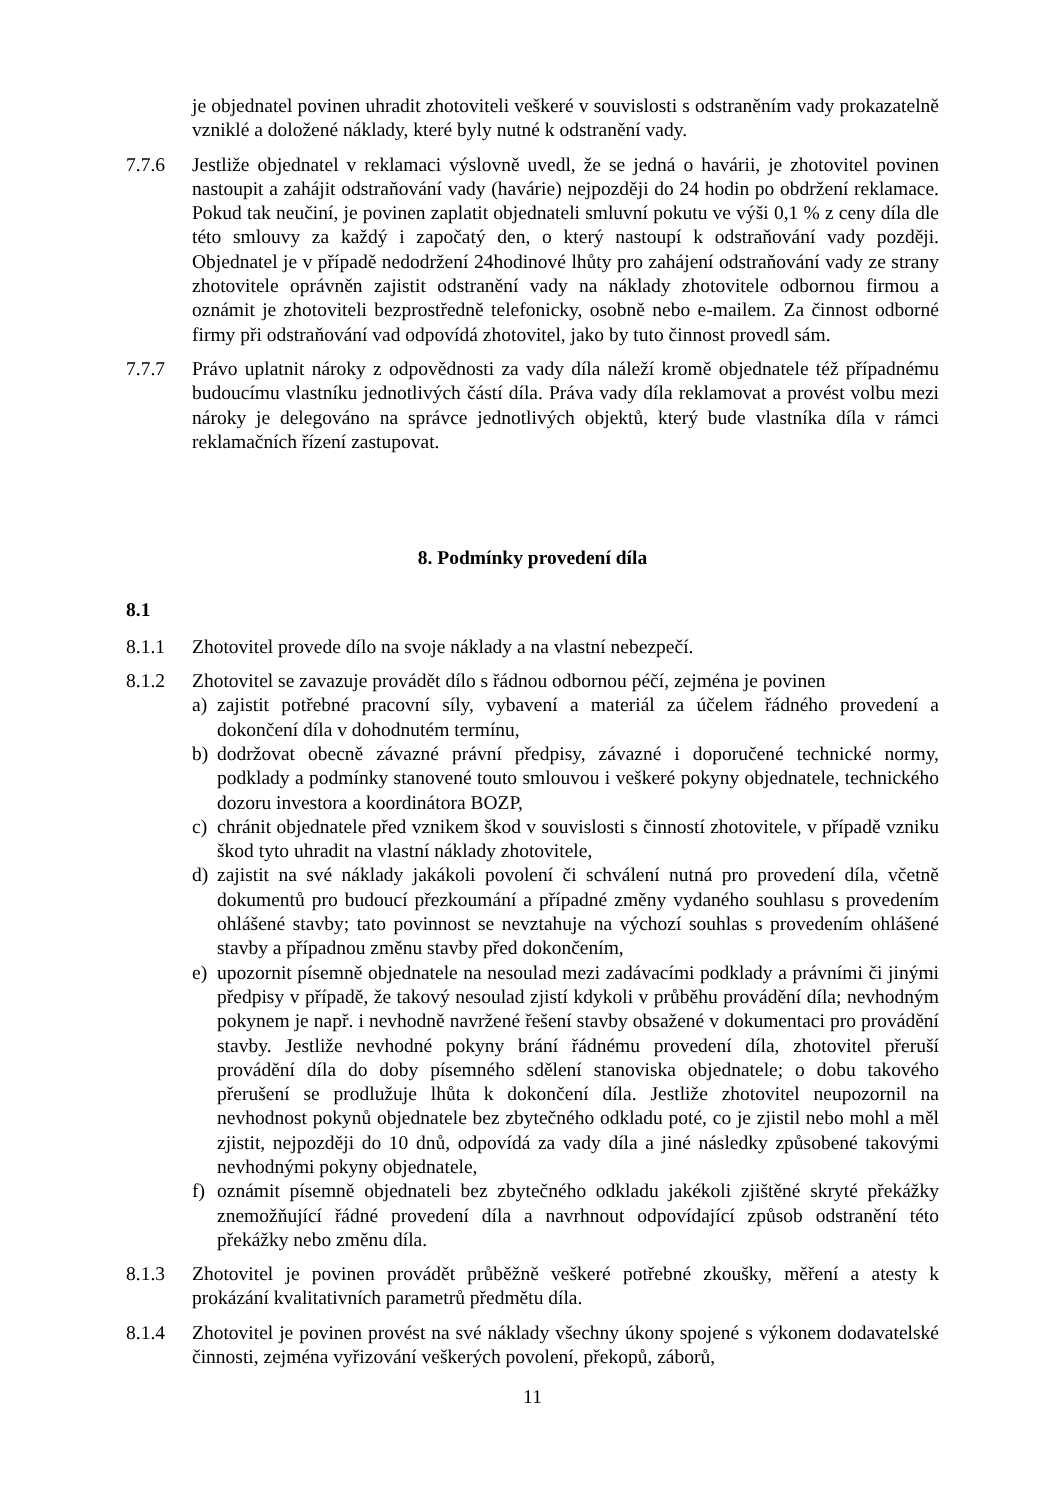je objednatel povinen uhradit zhotoviteli veškeré v souvislosti s odstraněním vady prokazatelně vzniklé a doložené náklady, které byly nutné k odstranění vady.
7.7.6 Jestliže objednatel v reklamaci výslovně uvedl, že se jedná o havárii, je zhotovitel povinen nastoupit a zahájit odstraňování vady (havárie) nejpozději do 24 hodin po obdržení reklamace. Pokud tak neučiní, je povinen zaplatit objednateli smluvní pokutu ve výši 0,1 % z ceny díla dle této smlouvy za každý i započatý den, o který nastoupí k odstraňování vady později. Objednatel je v případě nedodržení 24hodinové lhůty pro zahájení odstraňování vady ze strany zhotovitele oprávněn zajistit odstranění vady na náklady zhotovitele odbornou firmou a oznámit je zhotoviteli bezprostředně telefonicky, osobně nebo e-mailem. Za činnost odborné firmy při odstraňování vad odpovídá zhotovitel, jako by tuto činnost provedl sám.
7.7.7 Právo uplatnit nároky z odpovědnosti za vady díla náleží kromě objednatele též případnému budoucímu vlastníku jednotlivých částí díla. Práva vady díla reklamovat a provést volbu mezi nároky je delegováno na správce jednotlivých objektů, který bude vlastníka díla v rámci reklamačních řízení zastupovat.
8. Podmínky provedení díla
8.1
8.1.1 Zhotovitel provede dílo na svoje náklady a na vlastní nebezpečí.
8.1.2 Zhotovitel se zavazuje provádět dílo s řádnou odbornou péčí, zejména je povinen
a) zajistit potřebné pracovní síly, vybavení a materiál za účelem řádného provedení a dokončení díla v dohodnutém termínu,
b) dodržovat obecně závazné právní předpisy, závazné i doporučené technické normy, podklady a podmínky stanovené touto smlouvou i veškeré pokyny objednatele, technického dozoru investora a koordinátora BOZP,
c) chránit objednatele před vznikem škod v souvislosti s činností zhotovitele, v případě vzniku škod tyto uhradit na vlastní náklady zhotovitele,
d) zajistit na své náklady jakákoli povolení či schválení nutná pro provedení díla, včetně dokumentů pro budoucí přezkoumání a případné změny vydaného souhlasu s provedením ohlášené stavby; tato povinnost se nevztahuje na výchozí souhlas s provedením ohlášené stavby a případnou změnu stavby před dokončením,
e) upozornit písemně objednatele na nesoulad mezi zadávacími podklady a právními či jinými předpisy v případě, že takový nesoulad zjistí kdykoli v průběhu provádění díla; nevhodným pokynem je např. i nevhodně navržené řešení stavby obsažené v dokumentaci pro provádění stavby. Jestliže nevhodné pokyny brání řádnému provedení díla, zhotovitel přeruší provádění díla do doby písemného sdělení stanoviska objednatele; o dobu takového přerušení se prodlužuje lhůta k dokončení díla. Jestliže zhotovitel neupozornil na nevhodnost pokynů objednatele bez zbytečného odkladu poté, co je zjistil nebo mohl a měl zjistit, nejpozději do 10 dnů, odpovídá za vady díla a jiné následky způsobené takovými nevhodnými pokyny objednatele,
f) oznámit písemně objednateli bez zbytečného odkladu jakékoli zjištěné skryté překážky znemožňující řádné provedení díla a navrhnout odpovídající způsob odstranění této překážky nebo změnu díla.
8.1.3 Zhotovitel je povinen provádět průběžně veškeré potřebné zkoušky, měření a atesty k prokázání kvalitativních parametrů předmětu díla.
8.1.4 Zhotovitel je povinen provést na své náklady všechny úkony spojené s výkonem dodavatelské činnosti, zejména vyřizování veškerých povolení, překopů, záborů,
11